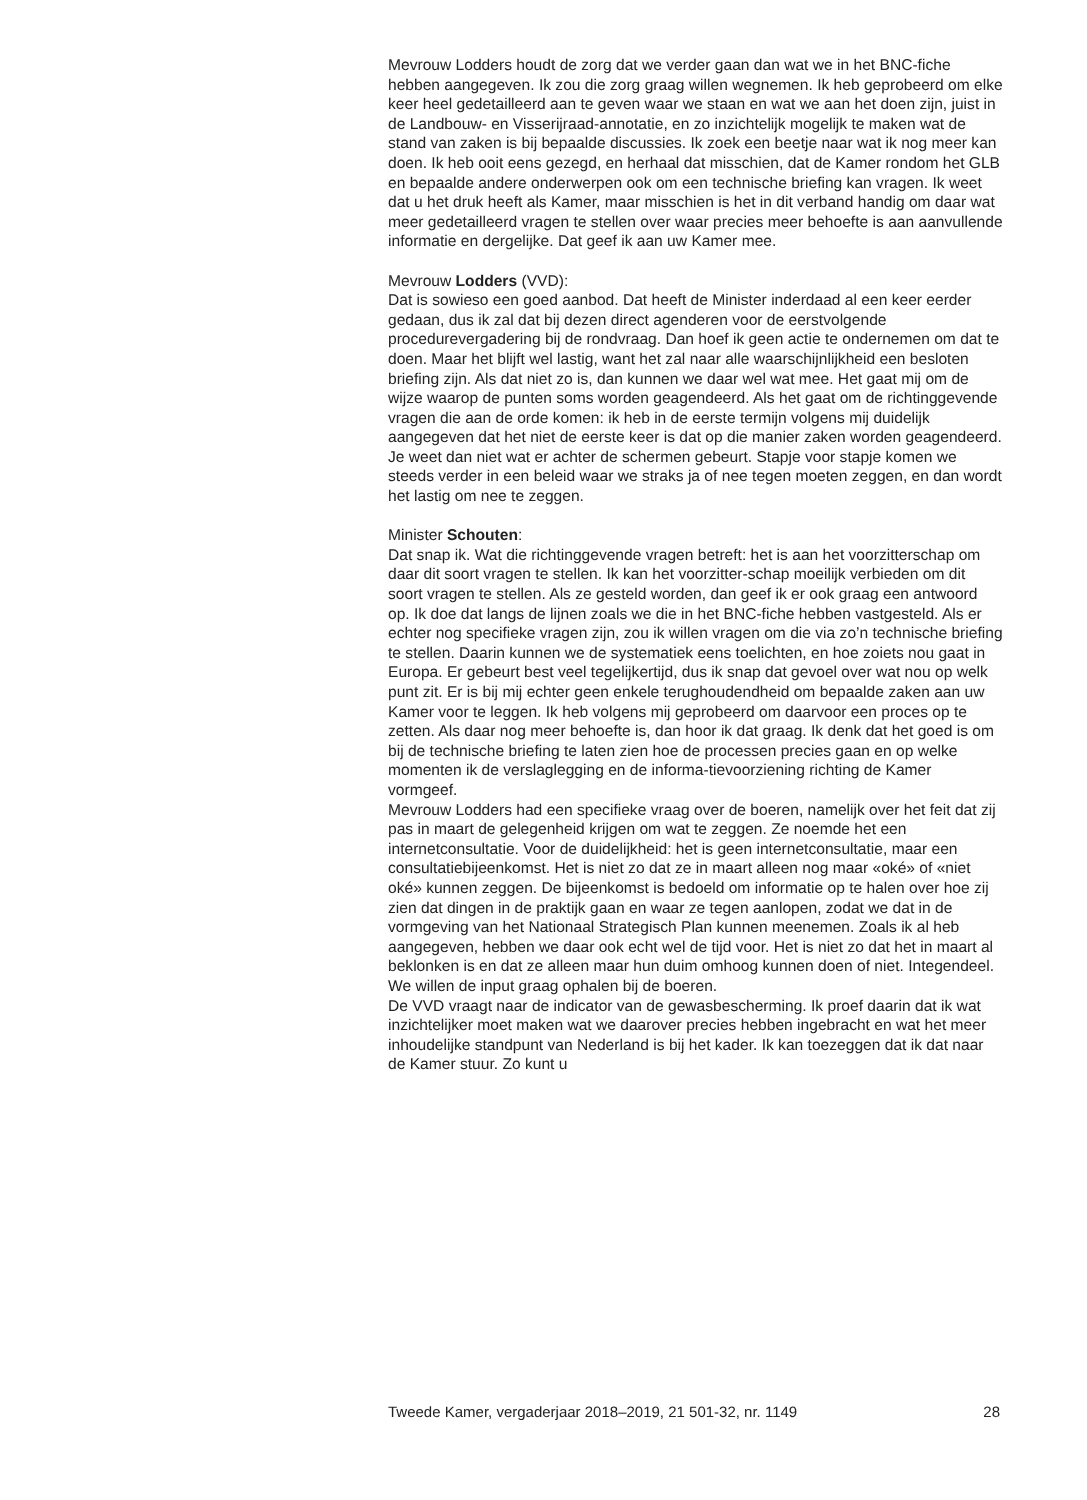Mevrouw Lodders houdt de zorg dat we verder gaan dan wat we in het BNC-fiche hebben aangegeven. Ik zou die zorg graag willen wegnemen. Ik heb geprobeerd om elke keer heel gedetailleerd aan te geven waar we staan en wat we aan het doen zijn, juist in de Landbouw- en Visserijraad-annotatie, en zo inzichtelijk mogelijk te maken wat de stand van zaken is bij bepaalde discussies. Ik zoek een beetje naar wat ik nog meer kan doen. Ik heb ooit eens gezegd, en herhaal dat misschien, dat de Kamer rondom het GLB en bepaalde andere onderwerpen ook om een technische briefing kan vragen. Ik weet dat u het druk heeft als Kamer, maar misschien is het in dit verband handig om daar wat meer gedetailleerd vragen te stellen over waar precies meer behoefte is aan aanvullende informatie en dergelijke. Dat geef ik aan uw Kamer mee.
Mevrouw Lodders (VVD):
Dat is sowieso een goed aanbod. Dat heeft de Minister inderdaad al een keer eerder gedaan, dus ik zal dat bij dezen direct agenderen voor de eerstvolgende procedurevergadering bij de rondvraag. Dan hoef ik geen actie te ondernemen om dat te doen. Maar het blijft wel lastig, want het zal naar alle waarschijnlijkheid een besloten briefing zijn. Als dat niet zo is, dan kunnen we daar wel wat mee. Het gaat mij om de wijze waarop de punten soms worden geagendeerd. Als het gaat om de richtinggevende vragen die aan de orde komen: ik heb in de eerste termijn volgens mij duidelijk aangegeven dat het niet de eerste keer is dat op die manier zaken worden geagendeerd. Je weet dan niet wat er achter de schermen gebeurt. Stapje voor stapje komen we steeds verder in een beleid waar we straks ja of nee tegen moeten zeggen, en dan wordt het lastig om nee te zeggen.
Minister Schouten:
Dat snap ik. Wat die richtinggevende vragen betreft: het is aan het voorzitterschap om daar dit soort vragen te stellen. Ik kan het voorzitter-schap moeilijk verbieden om dit soort vragen te stellen. Als ze gesteld worden, dan geef ik er ook graag een antwoord op. Ik doe dat langs de lijnen zoals we die in het BNC-fiche hebben vastgesteld. Als er echter nog specifieke vragen zijn, zou ik willen vragen om die via zo’n technische briefing te stellen. Daarin kunnen we de systematiek eens toelichten, en hoe zoiets nou gaat in Europa. Er gebeurt best veel tegelijkertijd, dus ik snap dat gevoel over wat nou op welk punt zit. Er is bij mij echter geen enkele terughoudendheid om bepaalde zaken aan uw Kamer voor te leggen. Ik heb volgens mij geprobeerd om daarvoor een proces op te zetten. Als daar nog meer behoefte is, dan hoor ik dat graag. Ik denk dat het goed is om bij de technische briefing te laten zien hoe de processen precies gaan en op welke momenten ik de verslaglegging en de informa-tievoorziening richting de Kamer vormgeef.
Mevrouw Lodders had een specifieke vraag over de boeren, namelijk over het feit dat zij pas in maart de gelegenheid krijgen om wat te zeggen. Ze noemde het een internetconsultatie. Voor de duidelijkheid: het is geen internetconsultatie, maar een consultatiebijeenkomst. Het is niet zo dat ze in maart alleen nog maar «oké» of «niet oké» kunnen zeggen. De bijeenkomst is bedoeld om informatie op te halen over hoe zij zien dat dingen in de praktijk gaan en waar ze tegen aanlopen, zodat we dat in de vormgeving van het Nationaal Strategisch Plan kunnen meenemen. Zoals ik al heb aangegeven, hebben we daar ook echt wel de tijd voor. Het is niet zo dat het in maart al beklonken is en dat ze alleen maar hun duim omhoog kunnen doen of niet. Integendeel. We willen de input graag ophalen bij de boeren.
De VVD vraagt naar de indicator van de gewasbescherming. Ik proef daarin dat ik wat inzichtelijker moet maken wat we daarover precies hebben ingebracht en wat het meer inhoudelijke standpunt van Nederland is bij het kader. Ik kan toezeggen dat ik dat naar de Kamer stuur. Zo kunt u
Tweede Kamer, vergaderjaar 2018–2019, 21 501-32, nr. 1149 28